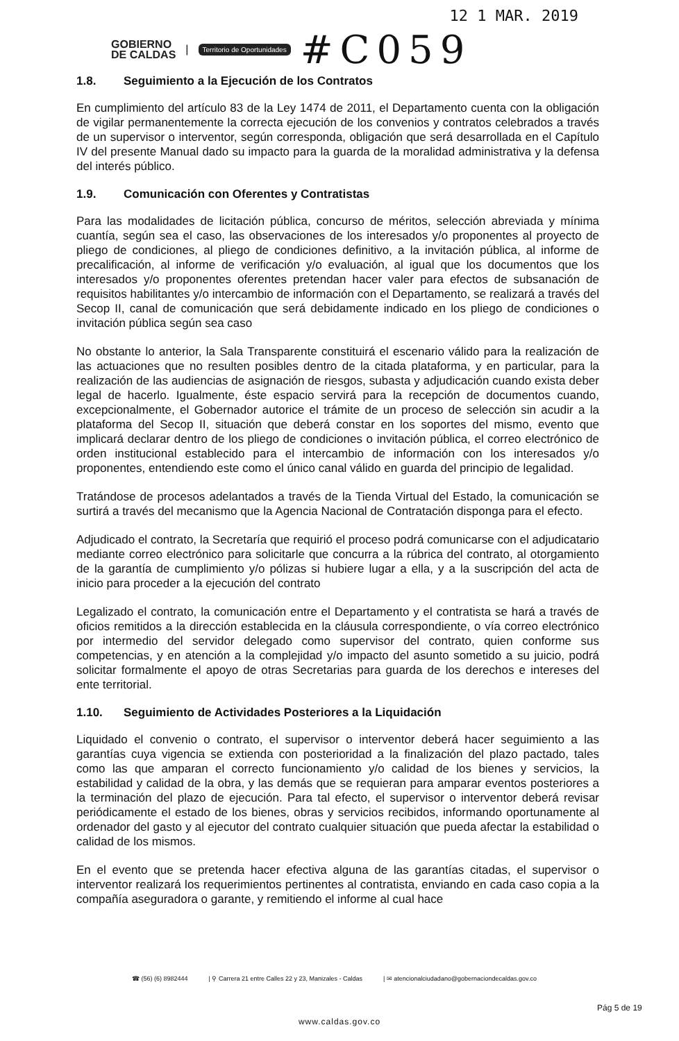12 1 MAR. 2019
GOBIERNO
DE CALDAS
|
Territorio de Oportunidades
#C059
1.8. Seguimiento a la Ejecución de los Contratos
En cumplimiento del artículo 83 de la Ley 1474 de 2011, el Departamento cuenta con la obligación de vigilar permanentemente la correcta ejecución de los convenios y contratos celebrados a través de un supervisor o interventor, según corresponda, obligación que será desarrollada en el Capítulo IV del presente Manual dado su impacto para la guarda de la moralidad administrativa y la defensa del interés público.
1.9. Comunicación con Oferentes y Contratistas
Para las modalidades de licitación pública, concurso de méritos, selección abreviada y mínima cuantía, según sea el caso, las observaciones de los interesados y/o proponentes al proyecto de pliego de condiciones, al pliego de condiciones definitivo, a la invitación pública, al informe de precalificación, al informe de verificación y/o evaluación, al igual que los documentos que los interesados y/o proponentes oferentes pretendan hacer valer para efectos de subsanación de requisitos habilitantes y/o intercambio de información con el Departamento, se realizará a través del Secop II, canal de comunicación que será debidamente indicado en los pliego de condiciones o invitación pública según sea caso
No obstante lo anterior, la Sala Transparente constituirá el escenario válido para la realización de las actuaciones que no resulten posibles dentro de la citada plataforma, y en particular, para la realización de las audiencias de asignación de riesgos, subasta y adjudicación cuando exista deber legal de hacerlo. Igualmente, éste espacio servirá para la recepción de documentos cuando, excepcionalmente, el Gobernador autorice el trámite de un proceso de selección sin acudir a la plataforma del Secop II, situación que deberá constar en los soportes del mismo, evento que implicará declarar dentro de los pliego de condiciones o invitación pública, el correo electrónico de orden institucional establecido para el intercambio de información con los interesados y/o proponentes, entendiendo este como el único canal válido en guarda del principio de legalidad.
Tratándose de procesos adelantados a través de la Tienda Virtual del Estado, la comunicación se surtirá a través del mecanismo que la Agencia Nacional de Contratación disponga para el efecto.
Adjudicado el contrato, la Secretaría que requirió el proceso podrá comunicarse con el adjudicatario mediante correo electrónico para solicitarle que concurra a la rúbrica del contrato, al otorgamiento de la garantía de cumplimiento y/o pólizas si hubiere lugar a ella, y a la suscripción del acta de inicio para proceder a la ejecución del contrato
Legalizado el contrato, la comunicación entre el Departamento y el contratista se hará a través de oficios remitidos a la dirección establecida en la cláusula correspondiente, o vía correo electrónico por intermedio del servidor delegado como supervisor del contrato, quien conforme sus competencias, y en atención a la complejidad y/o impacto del asunto sometido a su juicio, podrá solicitar formalmente el apoyo de otras Secretarias para guarda de los derechos e intereses del ente territorial.
1.10. Seguimiento de Actividades Posteriores a la Liquidación
Liquidado el convenio o contrato, el supervisor o interventor deberá hacer seguimiento a las garantías cuya vigencia se extienda con posterioridad a la finalización del plazo pactado, tales como las que amparan el correcto funcionamiento y/o calidad de los bienes y servicios, la estabilidad y calidad de la obra, y las demás que se requieran para amparar eventos posteriores a la terminación del plazo de ejecución. Para tal efecto, el supervisor o interventor deberá revisar periódicamente el estado de los bienes, obras y servicios recibidos, informando oportunamente al ordenador del gasto y al ejecutor del contrato cualquier situación que pueda afectar la estabilidad o calidad de los mismos.
En el evento que se pretenda hacer efectiva alguna de las garantías citadas, el supervisor o interventor realizará los requerimientos pertinentes al contratista, enviando en cada caso copia a la compañía aseguradora o garante, y remitiendo el informe al cual hace
☎ (56) (6) 8982444 | ⚲ Carrera 21 entre Calles 22 y 23, Manizales - Caldas | ✉ atencionalciudadano@gobernaciondecaldas.gov.co
Pág 5 de 19
www.caldas.gov.co